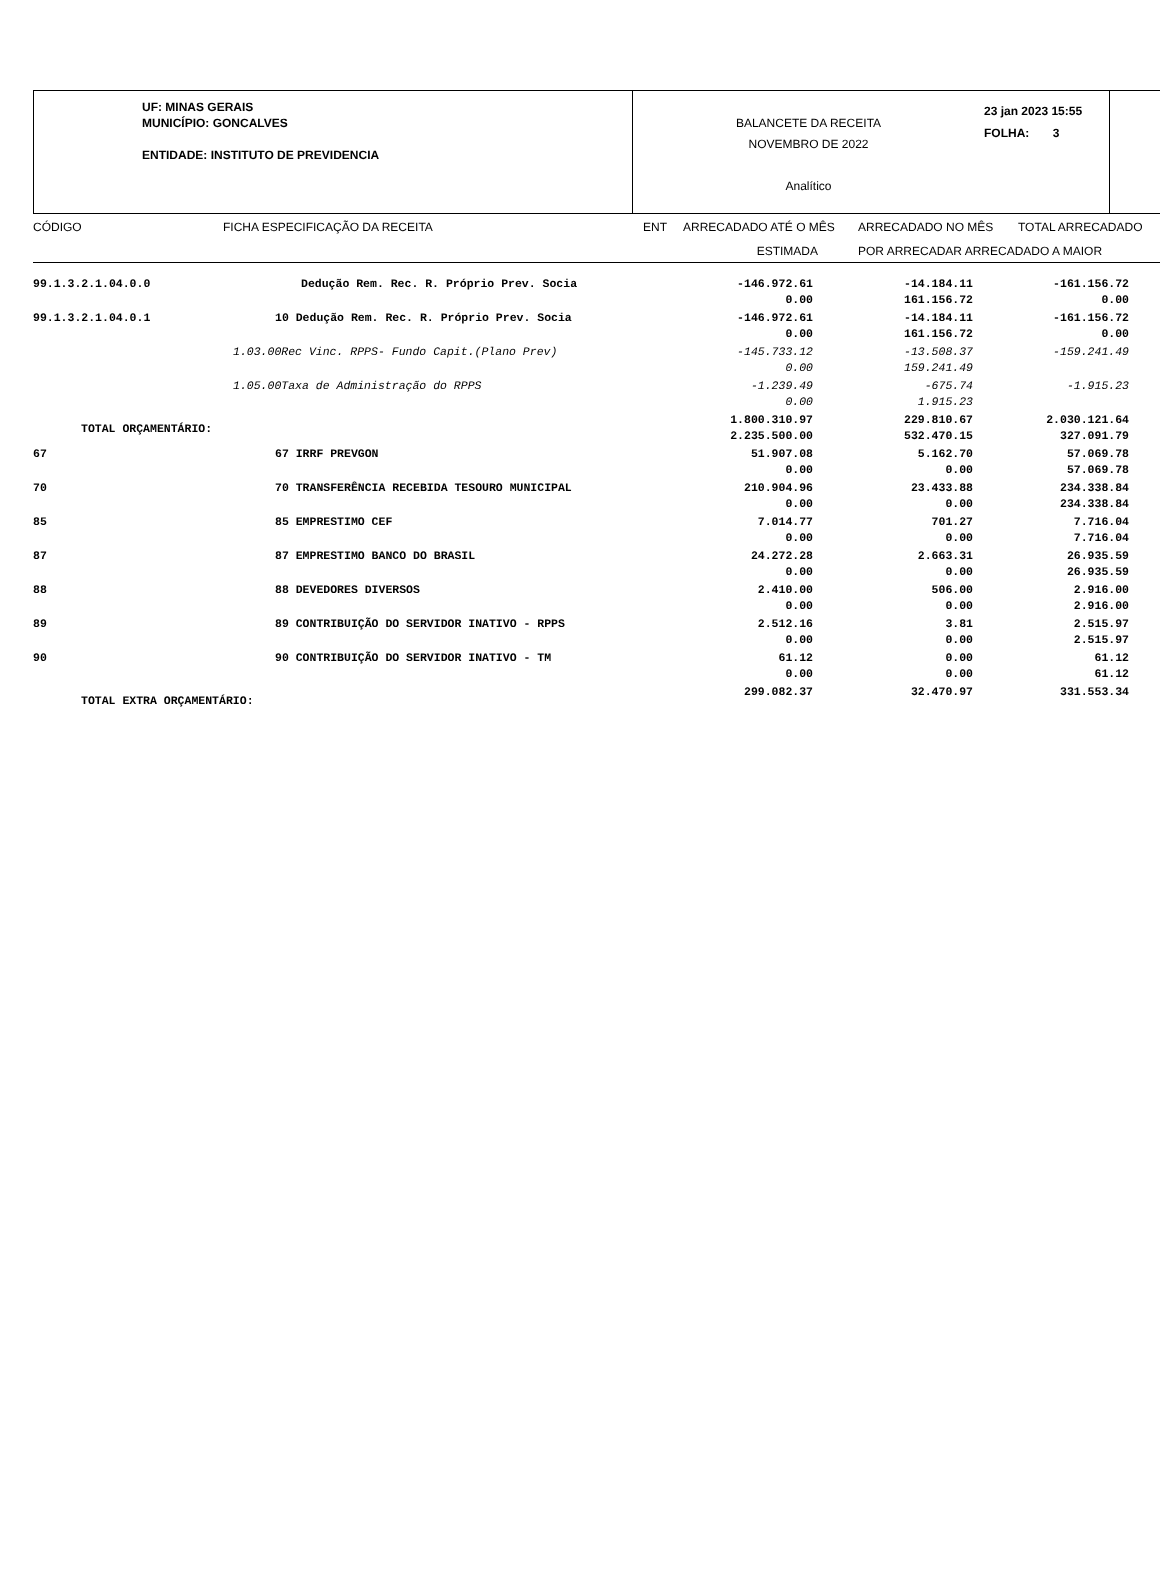UF: MINAS GERAIS
MUNICÍPIO: GONCALVES
ENTIDADE: INSTITUTO DE PREVIDENCIA
BALANCETE DA RECEITA
NOVEMBRO DE 2022
Analítico
23 jan 2023 15:55
FOLHA: 3
| CÓDIGO | FICHA ESPECIFICAÇÃO DA RECEITA | ENT | ARRECADADO ATÉ O MÊS | ARRECADADO NO MÊS | TOTAL ARRECADADO |
| | | | ESTIMADA | POR ARRECADAR ARRECADADO A MAIOR | |
| 99.1.3.2.1.04.0.0 | Dedução Rem. Rec. R. Próprio Prev. Socia | -146.972.61 0.00 | -14.184.11 161.156.72 | -161.156.72 0.00 | |
| 99.1.3.2.1.04.0.1 | 10 Dedução Rem. Rec. R. Próprio Prev. Socia | -146.972.61 0.00 | -14.184.11 161.156.72 | -161.156.72 0.00 | |
| | 1.03.00Rec Vinc. RPPS- Fundo Capit.(Plano Prev) | -145.733.12 0.00 | -13.508.37 159.241.49 | -159.241.49 | |
| | 1.05.00Taxa de Administração do RPPS | -1.239.49 0.00 | -675.74 1.915.23 | -1.915.23 | |
| TOTAL ORÇAMENTÁRIO: | | 1.800.310.97 2.235.500.00 | 229.810.67 532.470.15 | 2.030.121.64 327.091.79 | |
| 67 | 67 IRRF PREVGON | 51.907.08 0.00 | 5.162.70 0.00 | 57.069.78 57.069.78 | |
| 70 | 70 TRANSFERÊNCIA RECEBIDA TESOURO MUNICIPAL | 210.904.96 0.00 | 23.433.88 0.00 | 234.338.84 234.338.84 | |
| 85 | 85 EMPRESTIMO CEF | 7.014.77 0.00 | 701.27 0.00 | 7.716.04 7.716.04 | |
| 87 | 87 EMPRESTIMO BANCO DO BRASIL | 24.272.28 0.00 | 2.663.31 0.00 | 26.935.59 26.935.59 | |
| 88 | 88 DEVEDORES DIVERSOS | 2.410.00 0.00 | 506.00 0.00 | 2.916.00 2.916.00 | |
| 89 | 89 CONTRIBUIÇÃO DO SERVIDOR INATIVO - RPPS | 2.512.16 0.00 | 3.81 0.00 | 2.515.97 2.515.97 | |
| 90 | 90 CONTRIBUIÇÃO DO SERVIDOR INATIVO - TM | 61.12 0.00 | 0.00 0.00 | 61.12 61.12 | |
| TOTAL EXTRA ORÇAMENTÁRIO: | | 299.082.37 | 32.470.97 | 331.553.34 | |